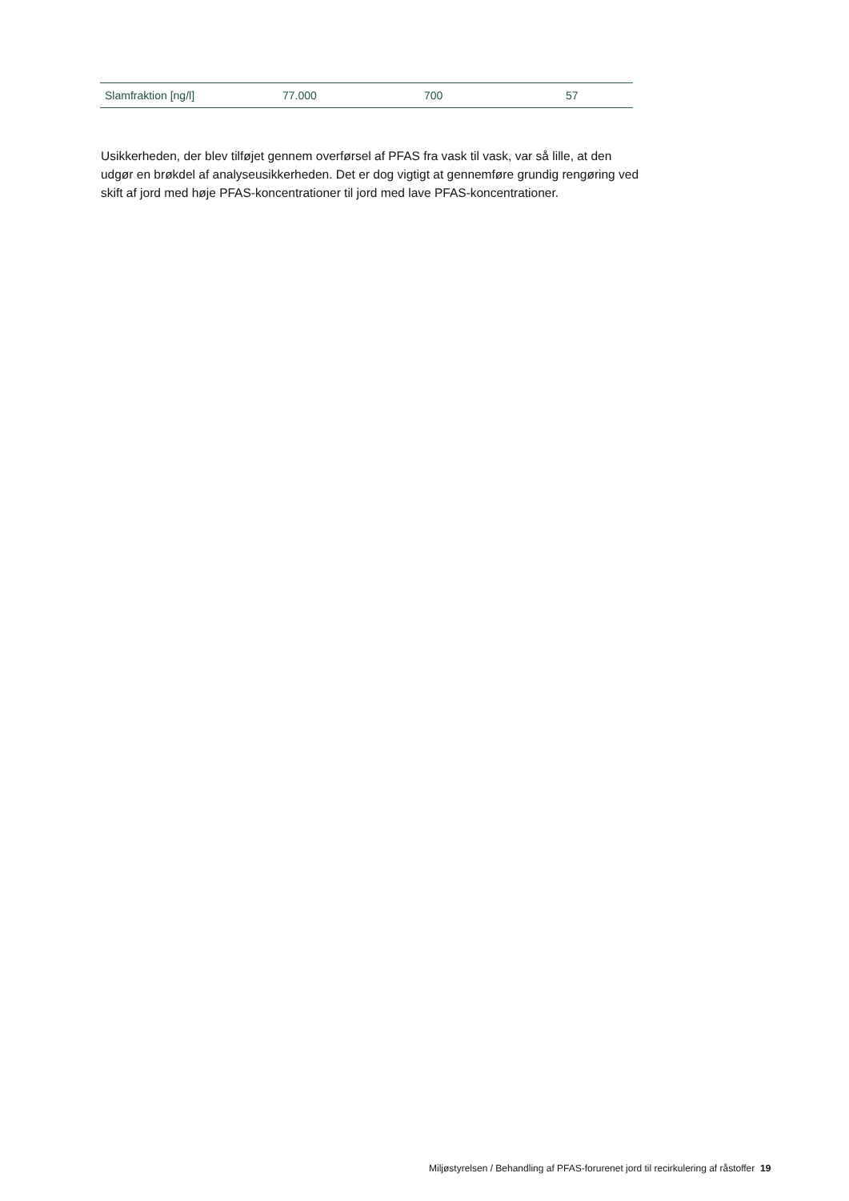| Slamfraktion [ng/l] | 77.000 | 700 | 57 |
Usikkerheden, der blev tilføjet gennem overførsel af PFAS fra vask til vask, var så lille, at den udgør en brøkdel af analyseusikkerheden. Det er dog vigtigt at gennemføre grundig rengøring ved skift af jord med høje PFAS-koncentrationer til jord med lave PFAS-koncentrationer.
Miljøstyrelsen / Behandling af PFAS-forurenet jord til recirkulering af råstoffer 19